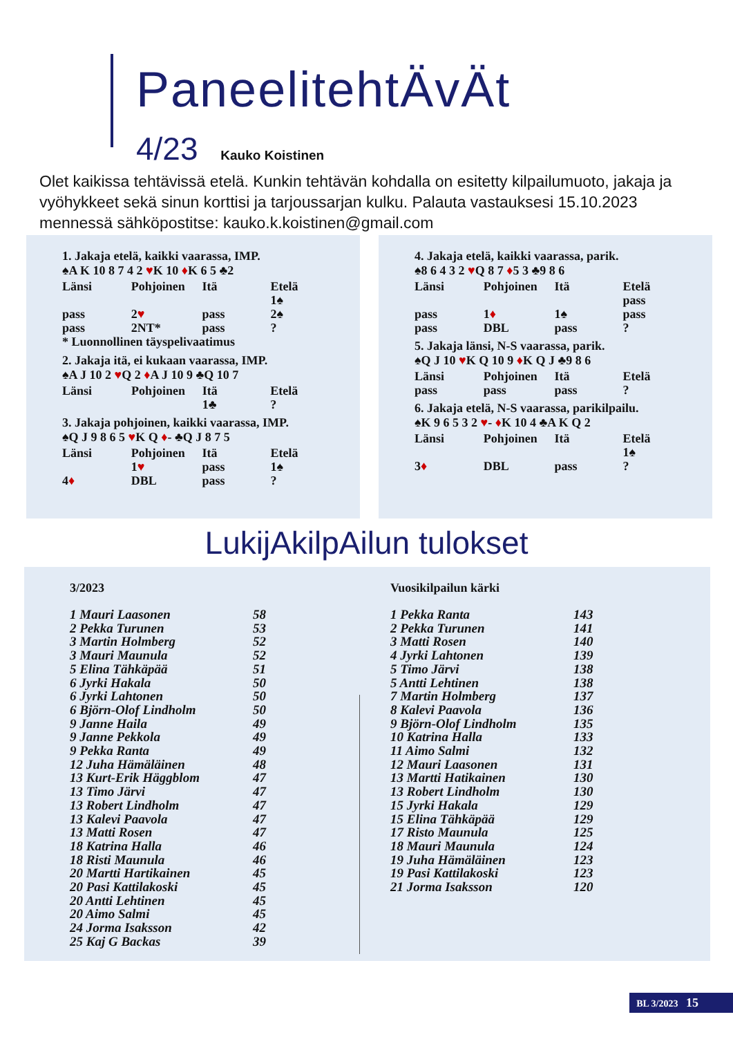PaneelitehtÄvÄt
4/23 Kauko Koistinen
Olet kaikissa tehtävissä etelä. Kunkin tehtävän kohdalla on esitetty kilpailumuoto, jakaja ja vyöhykkeet sekä sinun korttisi ja tarjoussarjan kulku. Palauta vastauksesi 15.10.2023 mennessä sähköpostitse: kauko.k.koistinen@gmail.com
1. Jakaja etelä, kaikki vaarassa, IMP.
♠A K 10 8 7 4 2 ♥K 10 ♦K 6 5 ♣2
| Länsi | Pohjoinen | Itä | Etelä |
| | | | 1♠ |
| pass | 2 ♥ | pass | 2♠ |
| pass | 2NT* | pass | ? |
* Luonnollinen täyspelivaatimus
2. Jakaja itä, ei kukaan vaarassa, IMP.
♠A J 10 2 ♥Q 2 ♦A J 10 9 ♣Q 10 7
| Länsi | Pohjoinen | Itä | Etelä |
| | | 1♣ | ? |
3. Jakaja pohjoinen, kaikki vaarassa, IMP.
♠Q J 9 8 6 5 ♥K Q ♦- ♣Q J 8 7 5
| Länsi | Pohjoinen | Itä | Etelä |
| | 1 ♥ | pass | 1♠ |
| 4 ♦ | DBL | pass | ? |
4. Jakaja etelä, kaikki vaarassa, parik.
♠8 6 4 3 2 ♥Q 8 7 ♦5 3 ♣9 8 6
| Länsi | Pohjoinen | Itä | Etelä |
| | | | pass |
| pass | 1 ♦ | 1♠ | pass |
| pass | DBL | pass | ? |
5. Jakaja länsi, N-S vaarassa, parik.
♠Q J 10 ♥K Q 10 9 ♦K Q J ♣9 8 6
| Länsi | Pohjoinen | Itä | Etelä |
| pass | pass | pass | ? |
6. Jakaja etelä, N-S vaarassa, parikilpailu.
♠K 9 6 5 3 2 ♥- ♦K 10 4 ♣A K Q 2
| Länsi | Pohjoinen | Itä | Etelä |
| | | | 1♠ |
| 3 ♦ | DBL | pass | ? |
LukijAkilpAilun tulokset
3/2023
| 1 Mauri Laasonen | 58 |
| 2 Pekka Turunen | 53 |
| 3 Martin Holmberg | 52 |
| 3 Mauri Maunula | 52 |
| 5 Elina Tähkäpää | 51 |
| 6 Jyrki Hakala | 50 |
| 6 Jyrki Lahtonen | 50 |
| 6 Björn-Olof Lindholm | 50 |
| 9 Janne Haila | 49 |
| 9 Janne Pekkola | 49 |
| 9 Pekka Ranta | 49 |
| 12 Juha Hämäläinen | 48 |
| 13 Kurt-Erik Häggblom | 47 |
| 13 Timo Järvi | 47 |
| 13 Robert Lindholm | 47 |
| 13 Kalevi Paavola | 47 |
| 13 Matti Rosen | 47 |
| 18 Katrina Halla | 46 |
| 18 Risti Maunula | 46 |
| 20 Martti Hartikainen | 45 |
| 20 Pasi Kattilakoski | 45 |
| 20 Antti Lehtinen | 45 |
| 20 Aimo Salmi | 45 |
| 24 Jorma Isaksson | 42 |
| 25 Kaj G Backas | 39 |
Vuosikilpailun kärki
| 1 Pekka Ranta | 143 |
| 2 Pekka Turunen | 141 |
| 3 Matti Rosen | 140 |
| 4 Jyrki Lahtonen | 139 |
| 5 Timo Järvi | 138 |
| 5 Antti Lehtinen | 138 |
| 7 Martin Holmberg | 137 |
| 8 Kalevi Paavola | 136 |
| 9 Björn-Olof Lindholm | 135 |
| 10 Katrina Halla | 133 |
| 11 Aimo Salmi | 132 |
| 12 Mauri Laasonen | 131 |
| 13 Martti Hatikainen | 130 |
| 13 Robert Lindholm | 130 |
| 15 Jyrki Hakala | 129 |
| 15 Elina Tähkäpää | 129 |
| 17 Risto Maunula | 125 |
| 18 Mauri Maunula | 124 |
| 19 Juha Hämäläinen | 123 |
| 19 Pasi Kattilakoski | 123 |
| 21 Jorma Isaksson | 120 |
BL 3/2023 15